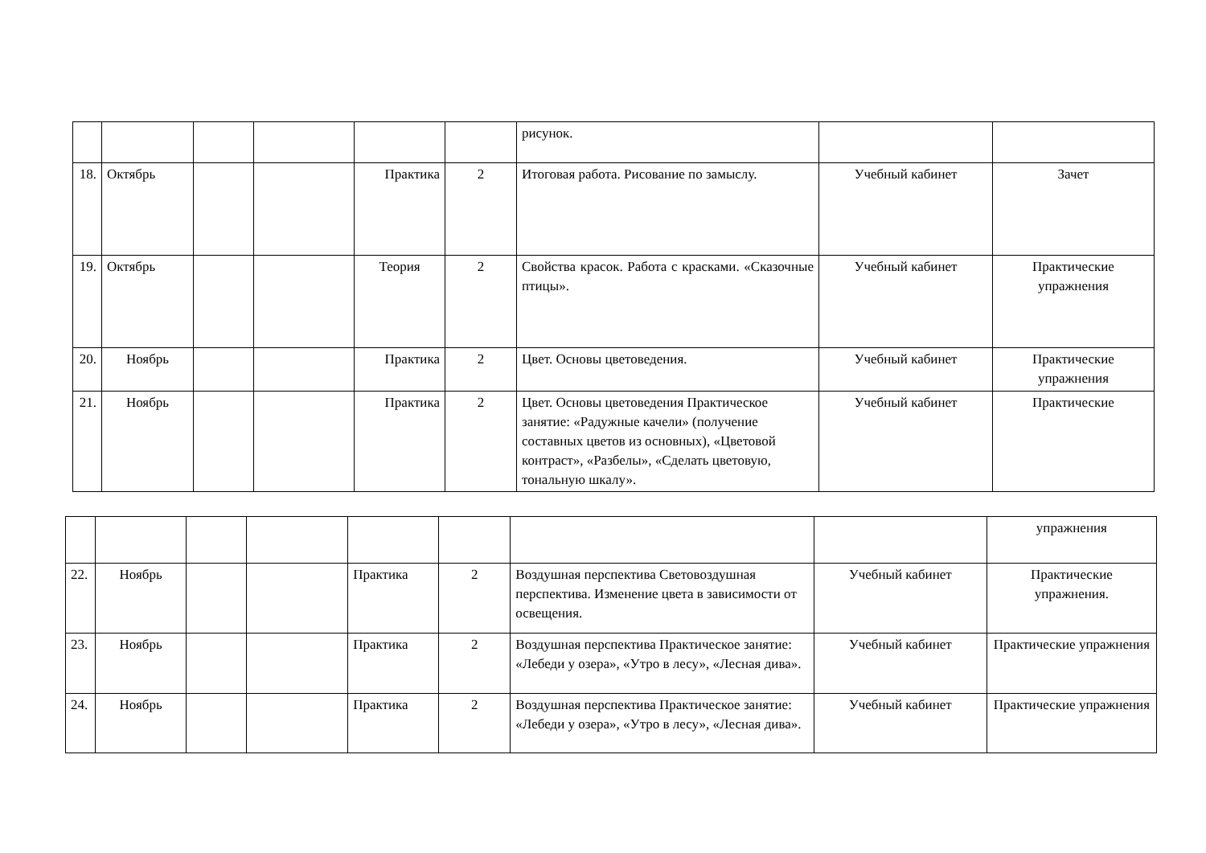| | | | | | | рисунок. | | |
| 18. | Октябрь | | | Практика | 2 | Итоговая работа. Рисование по замыслу. | Учебный кабинет | Зачет |
| 19. | Октябрь | | | Теория | 2 | Свойства красок. Работа с красками. «Сказочные птицы». | Учебный кабинет | Практические упражнения |
| 20. | Ноябрь | | | Практика | 2 | Цвет. Основы цветоведения. | Учебный кабинет | Практические упражнения |
| 21. | Ноябрь | | | Практика | 2 | Цвет. Основы цветоведения Практическое занятие: «Радужные качели» (получение составных цветов из основных), «Цветовой контраст», «Разбелы», «Сделать цветовую, тональную шкалу». | Учебный кабинет | Практические |
| | | | | | | | | упражнения |
| 22. | Ноябрь | | | Практика | 2 | Воздушная перспектива Световоздушная перспектива. Изменение цвета в зависимости от освещения. | Учебный кабинет | Практические упражнения. |
| 23. | Ноябрь | | | Практика | 2 | Воздушная перспектива Практическое занятие: «Лебеди у озера», «Утро в лесу», «Лесная дива». | Учебный кабинет | Практические упражнения |
| 24. | Ноябрь | | | Практика | 2 | Воздушная перспектива Практическое занятие: «Лебеди у озера», «Утро в лесу», «Лесная дива». | Учебный кабинет | Практические упражнения |